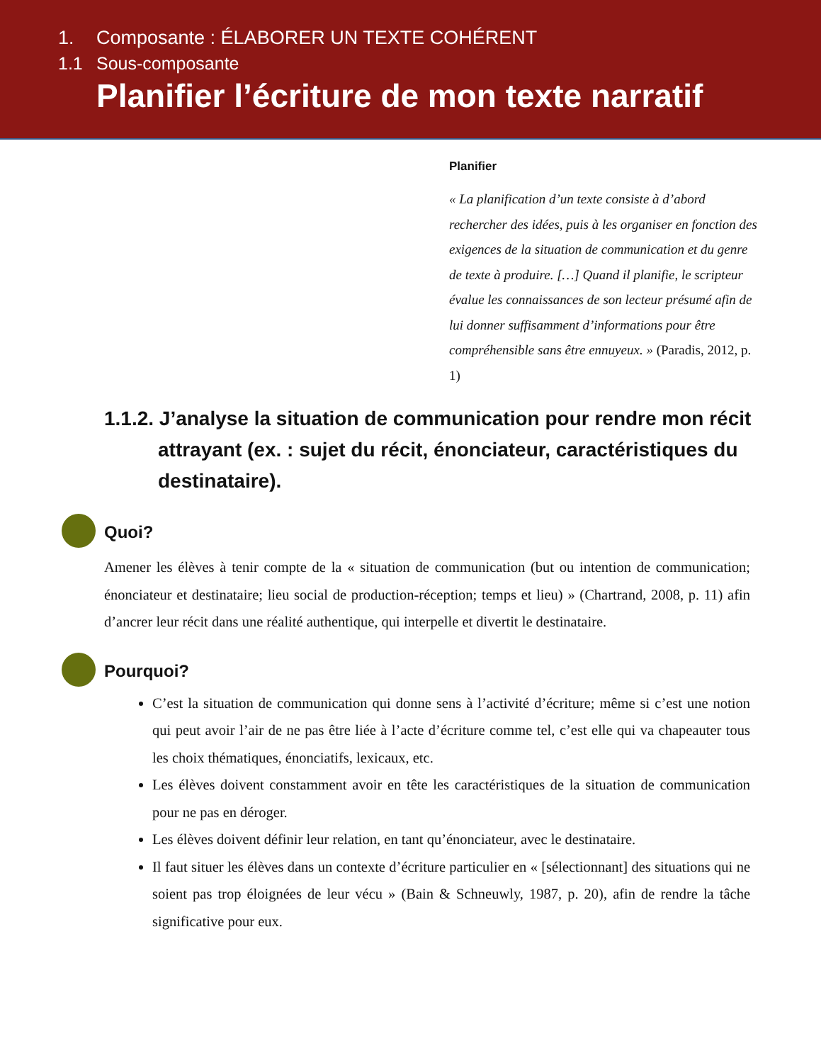1. Composante : ÉLABORER UN TEXTE COHÉRENT
1.1 Sous-composante
Planifier l’écriture de mon texte narratif
Planifier
« La planification d’un texte consiste à d’abord rechercher des idées, puis à les organiser en fonction des exigences de la situation de communication et du genre de texte à produire. […] Quand il planifie, le scripteur évalue les connaissances de son lecteur présumé afin de lui donner suffisamment d’informations pour être compréhensible sans être ennuyeux. » (Paradis, 2012, p. 1)
1.1.2. J’analyse la situation de communication pour rendre mon récit attrayant (ex. : sujet du récit, énonciateur, caractéristiques du destinataire).
Quoi?
Amener les élèves à tenir compte de la « situation de communication (but ou intention de communication; énonciateur et destinataire; lieu social de production-réception; temps et lieu) » (Chartrand, 2008, p. 11) afin d’ancrer leur récit dans une réalité authentique, qui interpelle et divertit le destinataire.
Pourquoi?
C’est la situation de communication qui donne sens à l’activité d’écriture; même si c’est une notion qui peut avoir l’air de ne pas être liée à l’acte d’écriture comme tel, c’est elle qui va chapeauter tous les choix thématiques, énonciatifs, lexicaux, etc.
Les élèves doivent constamment avoir en tête les caractéristiques de la situation de communication pour ne pas en déroger.
Les élèves doivent définir leur relation, en tant qu’énonciateur, avec le destinataire.
Il faut situer les élèves dans un contexte d’écriture particulier en « [sélectionnant] des situations qui ne soient pas trop éloignées de leur vécu » (Bain & Schneuwly, 1987, p. 20), afin de rendre la tâche significative pour eux.